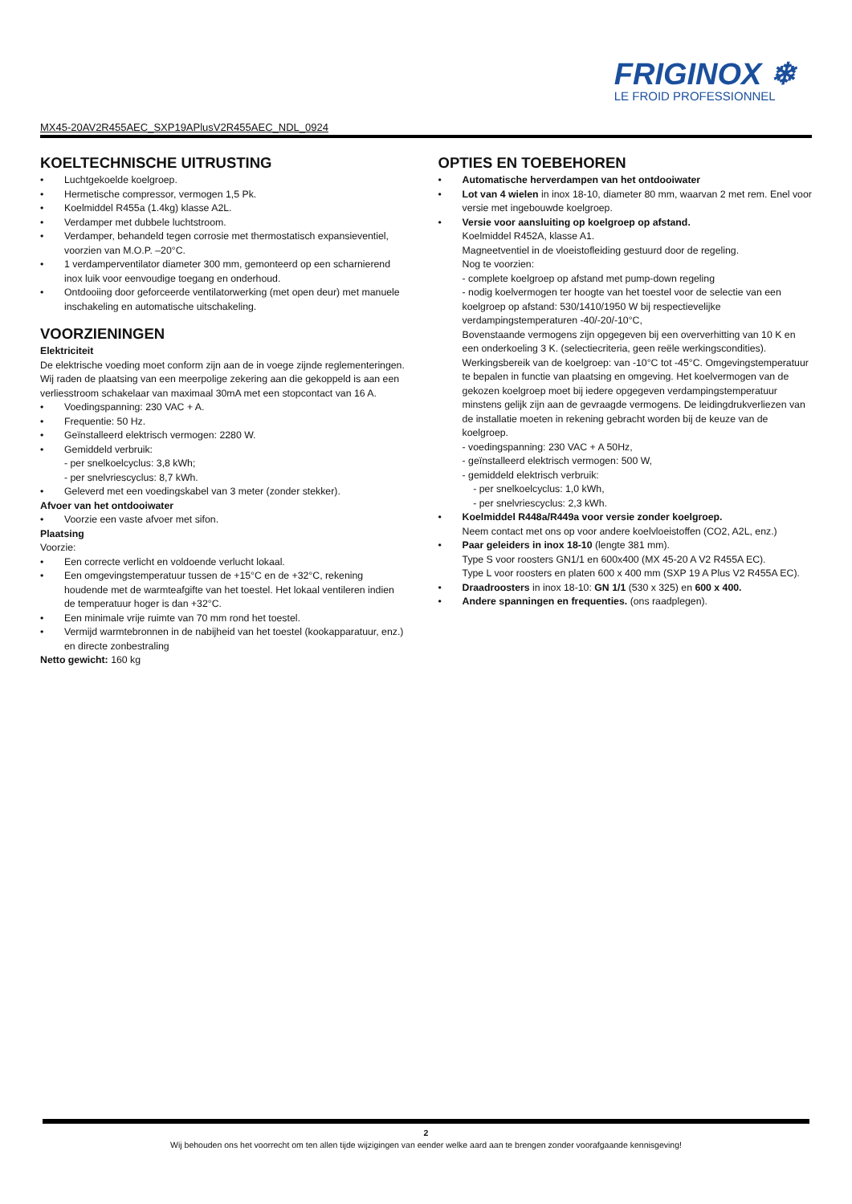FRIGINOX ❄
LE FROID PROFESSIONNEL
MX45-20AV2R455AEC_SXP19APlusV2R455AEC_NDL_0924
KOELTECHNISCHE UITRUSTING
• Luchtgekoelde koelgroep.
• Hermetische compressor, vermogen 1,5 Pk.
• Koelmiddel R455a (1.4kg) klasse A2L.
• Verdamper met dubbele luchtstroom.
• Verdamper, behandeld tegen corrosie met thermostatisch expansieventiel, voorzien van M.O.P. –20°C.
• 1 verdamperventilator diameter 300 mm, gemonteerd op een scharnierend inox luik voor eenvoudige toegang en onderhoud.
• Ontdooiing door geforceerde ventilatorwerking (met open deur) met manuele inschakeling en automatische uitschakeling.
VOORZIENINGEN
Elektriciteit
De elektrische voeding moet conform zijn aan de in voege zijnde reglementeringen. Wij raden de plaatsing van een meerpolige zekering aan die gekoppeld is aan een verliesstroom schakelaar van maximaal 30mA met een stopcontact van 16 A.
• Voedingspanning: 230 VAC + A.
• Frequentie: 50 Hz.
• Geïnstalleerd elektrisch vermogen: 2280 W.
• Gemiddeld verbruik:
- per snelkoelcyclus: 3,8 kWh;
- per snelvriescyclus: 8,7 kWh.
• Geleverd met een voedingskabel van 3 meter (zonder stekker).
Afvoer van het ontdooiwater
• Voorzie een vaste afvoer met sifon.
Plaatsing
Voorzie:
• Een correcte verlicht en voldoende verlucht lokaal.
• Een omgevingstemperatuur tussen de +15°C en de +32°C, rekening houdende met de warmteafgifte van het toestel. Het lokaal ventileren indien de temperatuur hoger is dan +32°C.
• Een minimale vrije ruimte van 70 mm rond het toestel.
• Vermijd warmtebronnen in de nabijheid van het toestel (kookapparatuur, enz.) en directe zonbestraling
Netto gewicht: 160 kg
OPTIES EN TOEBEHOREN
• Automatische herverdampen van het ontdooiwater
• Lot van 4 wielen in inox 18-10, diameter 80 mm, waarvan 2 met rem. Enel voor versie met ingebouwde koelgroep.
• Versie voor aansluiting op koelgroep op afstand.
Koelmiddel R452A, klasse A1.
Magneetventiel in de vloeistofleiding gestuurd door de regeling.
Nog te voorzien:
- complete koelgroep op afstand met pump-down regeling
- nodig koelvermogen ter hoogte van het toestel voor de selectie van een koelgroep op afstand: 530/1410/1950 W bij respectievelijke verdampingstemperaturen -40/-20/-10°C,
Bovenstaande vermogens zijn opgegeven bij een oververhitting van 10 K en een onderkoeling 3 K. (selectiecriteria, geen reële werkingscondities). Werkingsbereik van de koelgroep: van -10°C tot -45°C. Omgevingstemperatuur te bepalen in functie van plaatsing en omgeving. Het koelvermogen van de gekozen koelgroep moet bij iedere opgegeven verdampingstemperatuur minstens gelijk zijn aan de gevraagde vermogens. De leidingdrukverliezen van de installatie moeten in rekening gebracht worden bij de keuze van de koelgroep.
- voedingspanning: 230 VAC + A 50Hz,
- geïnstalleerd elektrisch vermogen: 500 W,
- gemiddeld elektrisch verbruik:
- per snelkoelcyclus: 1,0 kWh,
- per snelvriescyclus: 2,3 kWh.
• Koelmiddel R448a/R449a voor versie zonder koelgroep.
Neem contact met ons op voor andere koelvloeistoffen (CO2, A2L, enz.)
• Paar geleiders in inox 18-10 (lengte 381 mm).
Type S voor roosters GN1/1 en 600x400 (MX 45-20 A V2 R455A EC).
Type L voor roosters en platen 600 x 400 mm (SXP 19 A Plus V2 R455A EC).
• Draadroosters in inox 18-10: GN 1/1 (530 x 325) en 600 x 400.
• Andere spanningen en frequenties. (ons raadplegen).
2
Wij behouden ons het voorrecht om ten allen tijde wijzigingen van eender welke aard aan te brengen zonder voorafgaande kennisgeving!